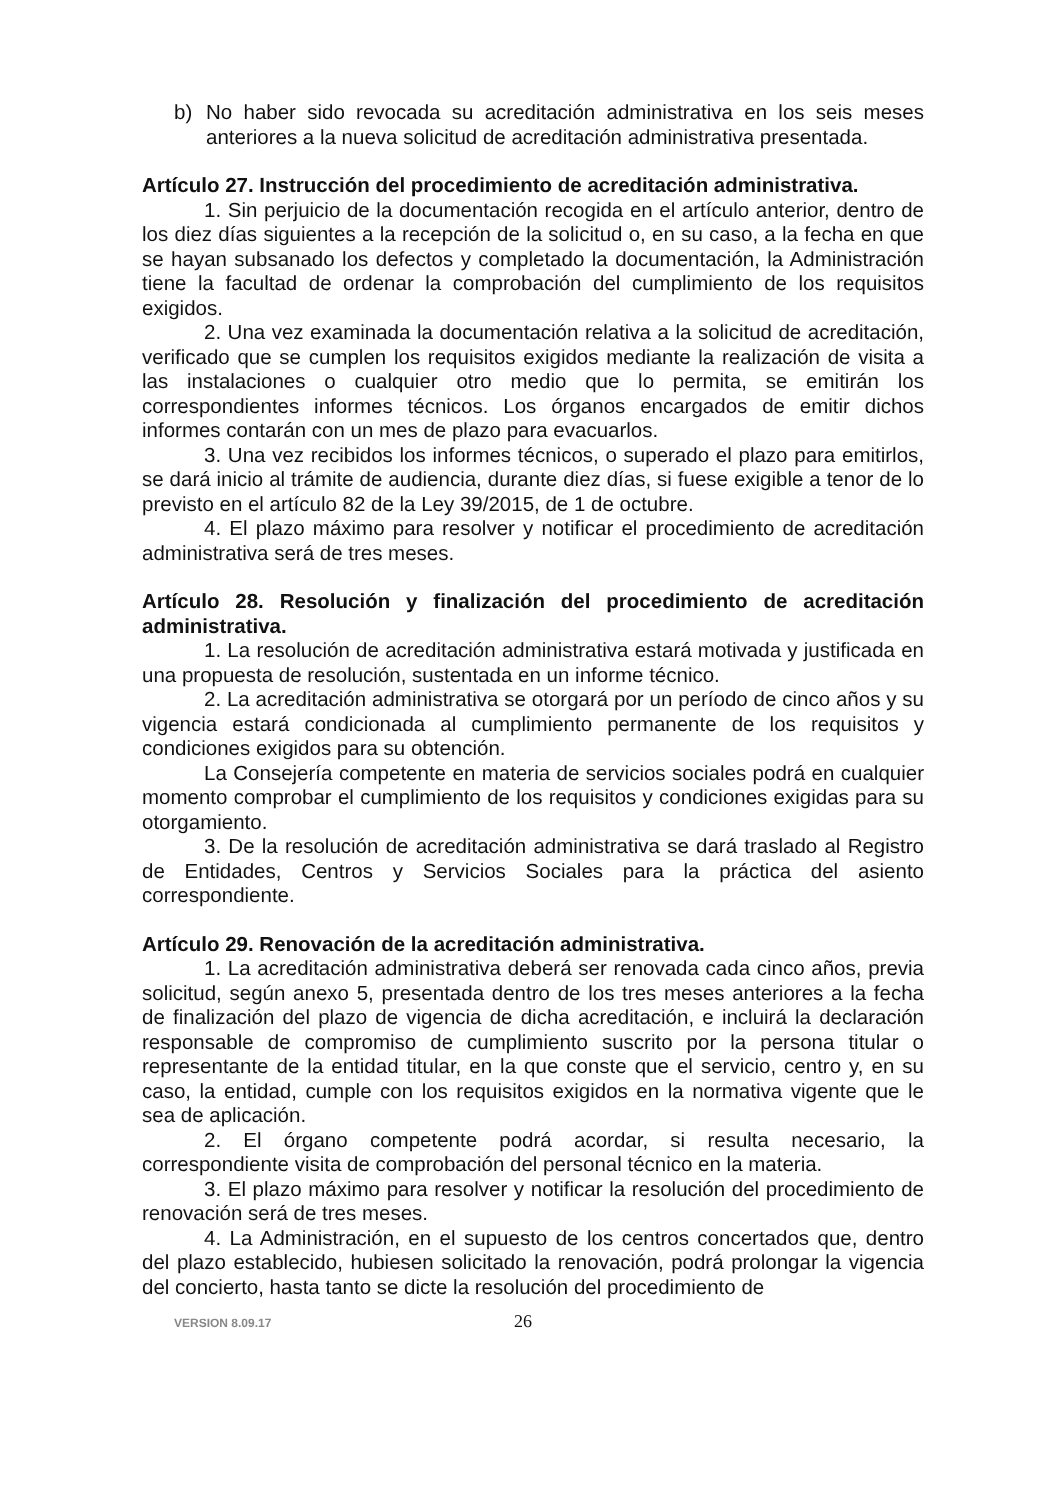b) No haber sido revocada su acreditación administrativa en los seis meses anteriores a la nueva solicitud de acreditación administrativa presentada.
Artículo 27. Instrucción del procedimiento de acreditación administrativa.
1. Sin perjuicio de la documentación recogida en el artículo anterior, dentro de los diez días siguientes a la recepción de la solicitud o, en su caso, a la fecha en que se hayan subsanado los defectos y completado la documentación, la Administración tiene la facultad de ordenar la comprobación del cumplimiento de los requisitos exigidos.
2. Una vez examinada la documentación relativa a la solicitud de acreditación, verificado que se cumplen los requisitos exigidos mediante la realización de visita a las instalaciones o cualquier otro medio que lo permita, se emitirán los correspondientes informes técnicos. Los órganos encargados de emitir dichos informes contarán con un mes de plazo para evacuarlos.
3. Una vez recibidos los informes técnicos, o superado el plazo para emitirlos, se dará inicio al trámite de audiencia, durante diez días, si fuese exigible a tenor de lo previsto en el artículo 82 de la Ley 39/2015, de 1 de octubre.
4. El plazo máximo para resolver y notificar el procedimiento de acreditación administrativa será de tres meses.
Artículo 28. Resolución y finalización del procedimiento de acreditación administrativa.
1. La resolución de acreditación administrativa estará motivada y justificada en una propuesta de resolución, sustentada en un informe técnico.
2. La acreditación administrativa se otorgará por un período de cinco años y su vigencia estará condicionada al cumplimiento permanente de los requisitos y condiciones exigidos para su obtención.
La Consejería competente en materia de servicios sociales podrá en cualquier momento comprobar el cumplimiento de los requisitos y condiciones exigidas para su otorgamiento.
3. De la resolución de acreditación administrativa se dará traslado al Registro de Entidades, Centros y Servicios Sociales para la práctica del asiento correspondiente.
Artículo 29. Renovación de la acreditación administrativa.
1. La acreditación administrativa deberá ser renovada cada cinco años, previa solicitud, según anexo 5, presentada dentro de los tres meses anteriores a la fecha de finalización del plazo de vigencia de dicha acreditación, e incluirá la declaración responsable de compromiso de cumplimiento suscrito por la persona titular o representante de la entidad titular, en la que conste que el servicio, centro y, en su caso, la entidad, cumple con los requisitos exigidos en la normativa vigente que le sea de aplicación.
2. El órgano competente podrá acordar, si resulta necesario, la correspondiente visita de comprobación del personal técnico en la materia.
3. El plazo máximo para resolver y notificar la resolución del procedimiento de renovación será de tres meses.
4. La Administración, en el supuesto de los centros concertados que, dentro del plazo establecido, hubiesen solicitado la renovación, podrá prolongar la vigencia del concierto, hasta tanto se dicte la resolución del procedimiento de
VERSION 8.09.17 26